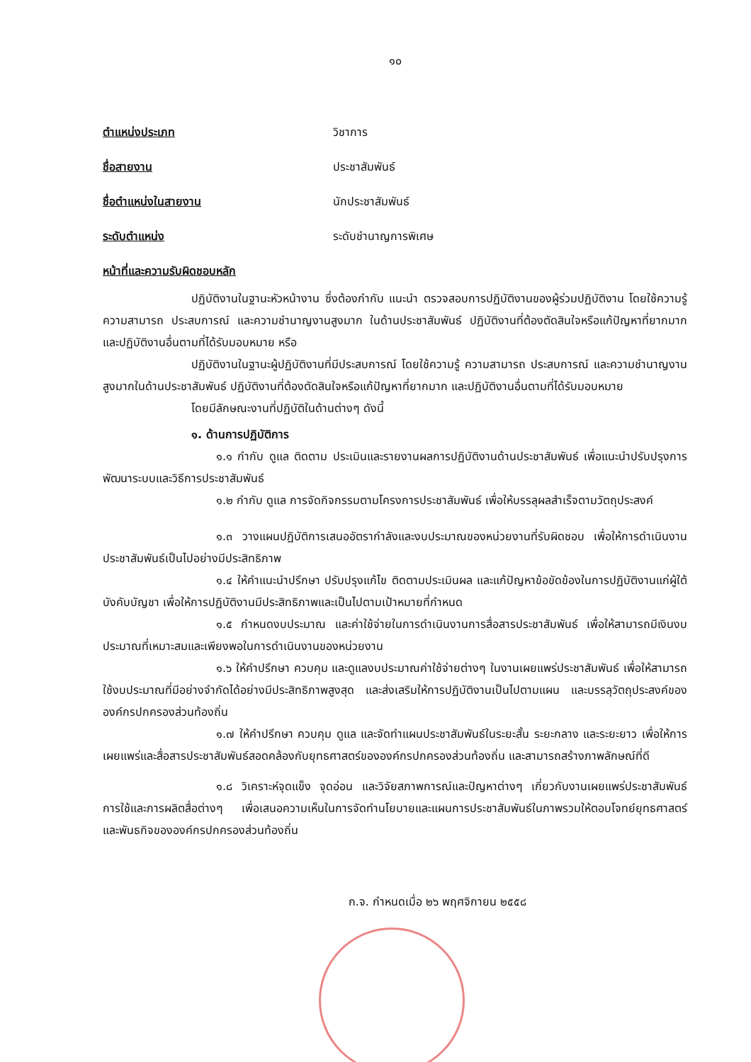๑๐
ตำแหน่งประเภท วิชาการ
ชื่อสายงาน ประชาสัมพันธ์
ชื่อตำแหน่งในสายงาน นักประชาสัมพันธ์
ระดับตำแหน่ง ระดับชำนาญการพิเศษ
หน้าที่และความรับผิดชอบหลัก
ปฏิบัติงานในฐานะหัวหน้างาน ซึ่งต้องกำกับ แนะนำ ตรวจสอบการปฏิบัติงานของผู้ร่วมปฏิบัติงาน โดยใช้ความรู้ ความสามารถ ประสบการณ์ และความชำนาญงานสูงมาก ในด้านประชาสัมพันธ์ ปฏิบัติงานที่ต้องตัดสินใจหรือแก้ปัญหาที่ยากมาก และปฏิบัติงานอื่นตามที่ได้รับมอบหมาย หรือ
ปฏิบัติงานในฐานะผู้ปฏิบัติงานที่มีประสบการณ์ โดยใช้ความรู้ ความสามารถ ประสบการณ์ และความชำนาญงานสูงมากในด้านประชาสัมพันธ์ ปฏิบัติงานที่ต้องตัดสินใจหรือแก้ปัญหาที่ยากมาก และปฏิบัติงานอื่นตามที่ได้รับมอบหมาย
โดยมีลักษณะงานที่ปฏิบัติในด้านต่างๆ ดังนี้
๑. ด้านการปฏิบัติการ
๑.๑ กำกับ ดูแล ติดตาม ประเมินและรายงานผลการปฏิบัติงานด้านประชาสัมพันธ์ เพื่อแนะนำปรับปรุงการพัฒนาระบบและวิธีการประชาสัมพันธ์
๑.๒ กำกับ ดูแล การจัดกิจกรรมตามโครงการประชาสัมพันธ์ เพื่อให้บรรลุผลสำเร็จตามวัตถุประสงค์
๑.๓ วางแผนปฏิบัติการเสนออัตรากำลังและงบประมาณของหน่วยงานที่รับผิดชอบ เพื่อให้การดำเนินงานประชาสัมพันธ์เป็นไปอย่างมีประสิทธิภาพ
๑.๔ ให้คำแนะนำปรึกษา ปรับปรุงแก้ไข ติดตามประเมินผล และแก้ปัญหาข้อขัดข้องในการปฏิบัติงานแก่ผู้ใต้บังคับบัญชา เพื่อให้การปฏิบัติงานมีประสิทธิภาพและเป็นไปตามเป้าหมายที่กำหนด
๑.๕ กำหนดงบประมาณ และค่าใช้จ่ายในการดำเนินงานการสื่อสารประชาสัมพันธ์ เพื่อให้สามารถมีเงินงบประมาณที่เหมาะสมและเพียงพอในการดำเนินงานของหน่วยงาน
๑.๖ ให้คำปรึกษา ควบคุม และดูแลงบประมาณค่าใช้จ่ายต่างๆ ในงานเผยแพร่ประชาสัมพันธ์ เพื่อให้สามารถใช้งบประมาณที่มีอย่างจำกัดได้อย่างมีประสิทธิภาพสูงสุด และส่งเสริมให้การปฏิบัติงานเป็นไปตามแผน และบรรลุวัตถุประสงค์ขององค์กรปกครองส่วนท้องถิ่น
๑.๗ ให้คำปรึกษา ควบคุม ดูแล และจัดทำแผนประชาสัมพันธ์ในระยะสั้น ระยะกลาง และระยะยาว เพื่อให้การเผยแพร่และสื่อสารประชาสัมพันธ์สอดคล้องกับยุทธศาสตร์ขององค์กรปกครองส่วนท้องถิ่น และสามารถสร้างภาพลักษณ์ที่ดี
๑.๘ วิเคราะห์จุดแข็ง จุดอ่อน และวิจัยสภาพการณ์และปัญหาต่างๆ เกี่ยวกับงานเผยแพร่ประชาสัมพันธ์ การใช้และการผลิตสื่อต่างๆ เพื่อเสนอความเห็นในการจัดทำนโยบายและแผนการประชาสัมพันธ์ในภาพรวมให้ตอบโจทย์ยุทธศาสตร์ และพันธกิจขององค์กรปกครองส่วนท้องถิ่น
ก.จ. กำหนดเมื่อ ๒๖ พฤศจิกายน ๒๕๕๘